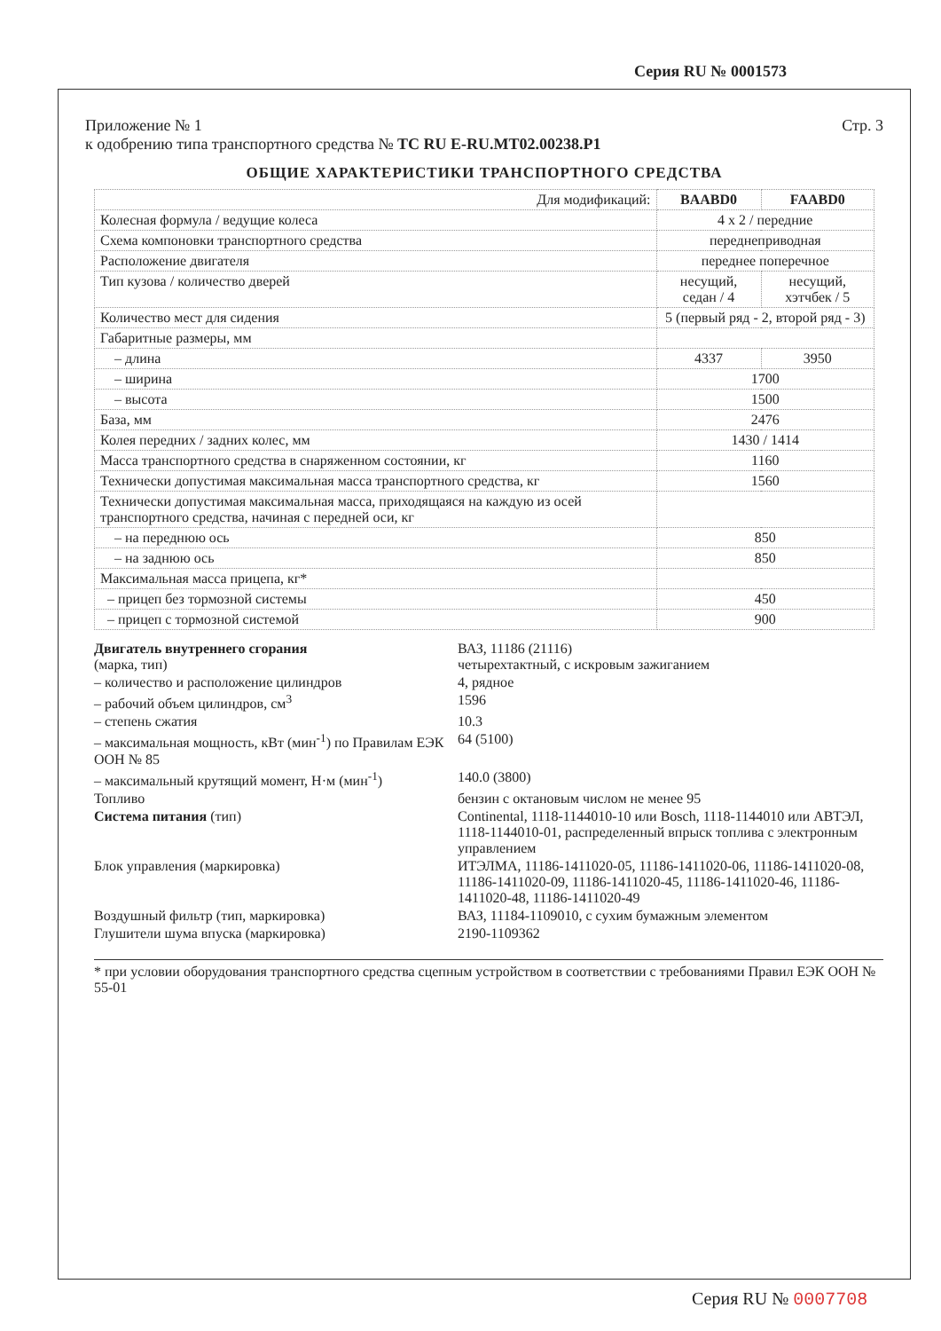Серия RU № 0001573
Приложение № 1
к одобрению типа транспортного средства № ТС RU E-RU.MT02.00238.P1
Стр. 3
ОБЩИЕ ХАРАКТЕРИСТИКИ ТРАНСПОРТНОГО СРЕДСТВА
| Для модификаций: | BAABD0 | FAABD0 |
| Колесная формула / ведущие колеса | 4 x 2 / передние | |
| Схема компоновки транспортного средства | переднеприводная | |
| Расположение двигателя | переднее поперечное | |
| Тип кузова / количество дверей | несущий, седан / 4 | несущий, хэтчбек / 5 |
| Количество мест для сидения | 5 (первый ряд - 2, второй ряд - 3) | |
| Габаритные размеры, мм | | |
| – длина | 4337 | 3950 |
| – ширина | 1700 | |
| – высота | 1500 | |
| База, мм | 2476 | |
| Колея передних / задних колес, мм | 1430 / 1414 | |
| Масса транспортного средства в снаряженном состоянии, кг | 1160 | |
| Технически допустимая максимальная масса транспортного средства, кг | 1560 | |
| Технически допустимая максимальная масса, приходящаяся на каждую из осей транспортного средства, начиная с передней оси, кг | | |
| – на переднюю ось | 850 | |
| – на заднюю ось | 850 | |
| Максимальная масса прицепа, кг* | | |
| – прицеп без тормозной системы | 450 | |
| – прицеп с тормозной системой | 900 | |
Двигатель внутреннего сгорания
(марка, тип)
ВАЗ, 11186 (21116)
четырехтактный, с искровым зажиганием
– количество и расположение цилиндров
4, рядное
– рабочий объем цилиндров, см<sup>3</sup>
1596
– степень сжатия
10.3
– максимальная мощность, кВт (мин<sup>-1</sup>) по Правилам ЕЭК ООН № 85
64 (5100)
– максимальный крутящий момент, Н·м (мин<sup>-1</sup>)
140.0 (3800)
Топливо
бензин с октановым числом не менее 95
Система питания (тип)
Continental, 1118-1144010-10 или Bosch, 1118-1144010 или АВТЭЛ, 1118-1144010-01, распределенный впрыск топлива с электронным управлением
Блок управления (маркировка)
ИТЭЛМА, 11186-1411020-05, 11186-1411020-06, 11186-1411020-08, 11186-1411020-09, 11186-1411020-45, 11186-1411020-46, 11186-1411020-48, 11186-1411020-49
Воздушный фильтр (тип, маркировка)
ВАЗ, 11184-1109010, с сухим бумажным элементом
Глушители шума впуска (маркировка)
2190-1109362
* при условии оборудования транспортного средства сцепным устройством в соответствии с требованиями Правил ЕЭК ООН № 55-01
Серия RU № 0007708